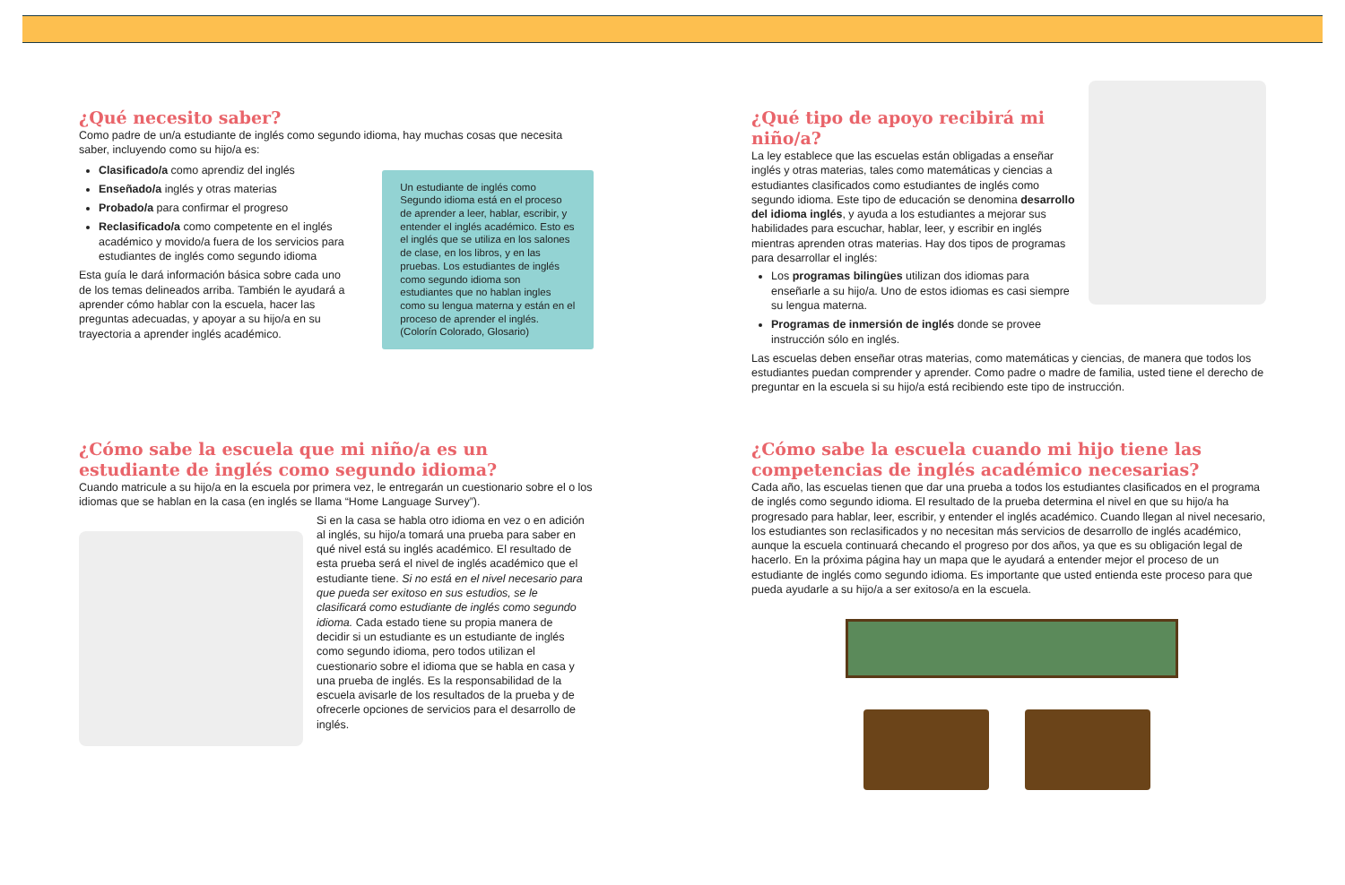¿Qué necesito saber?
Como padre de un/a estudiante de inglés como segundo idioma, hay muchas cosas que necesita saber, incluyendo como su hijo/a es:
Clasificado/a como aprendiz del inglés
Enseñado/a inglés y otras materias
Probado/a para confirmar el progreso
Reclasificado/a como competente en el inglés académico y movido/a fuera de los servicios para estudiantes de inglés como segundo idioma
Esta guía le dará información básica sobre cada uno de los temas delineados arriba. También le ayudará a aprender cómo hablar con la escuela, hacer las preguntas adecuadas, y apoyar a su hijo/a en su trayectoria a aprender inglés académico.
Un estudiante de inglés como Segundo idioma está en el proceso de aprender a leer, hablar, escribir, y entender el inglés académico. Esto es el inglés que se utiliza en los salones de clase, en los libros, y en las pruebas. Los estudiantes de inglés como segundo idioma son estudiantes que no hablan ingles como su lengua materna y están en el proceso de aprender el inglés. (Colorín Colorado, Glosario)
¿Qué tipo de apoyo recibirá mi niño/a?
La ley establece que las escuelas están obligadas a enseñar inglés y otras materias, tales como matemáticas y ciencias a estudiantes clasificados como estudiantes de inglés como segundo idioma. Este tipo de educación se denomina desarrollo del idioma inglés, y ayuda a los estudiantes a mejorar sus habilidades para escuchar, hablar, leer, y escribir en inglés mientras aprenden otras materias. Hay dos tipos de programas para desarrollar el inglés:
Los programas bilingües utilizan dos idiomas para enseñarle a su hijo/a. Uno de estos idiomas es casi siempre su lengua materna.
Programas de inmersión de inglés donde se provee instrucción sólo en inglés.
Las escuelas deben enseñar otras materias, como matemáticas y ciencias, de manera que todos los estudiantes puedan comprender y aprender. Como padre o madre de familia, usted tiene el derecho de preguntar en la escuela si su hijo/a está recibiendo este tipo de instrucción.
¿Cómo sabe la escuela que mi niño/a es un estudiante de inglés como segundo idioma?
Cuando matricule a su hijo/a en la escuela por primera vez, le entregarán un cuestionario sobre el o los idiomas que se hablan en la casa (en inglés se llama “Home Language Survey”).
Si en la casa se habla otro idioma en vez o en adición al inglés, su hijo/a tomará una prueba para saber en qué nivel está su inglés académico. El resultado de esta prueba será el nivel de inglés académico que el estudiante tiene. Si no está en el nivel necesario para que pueda ser exitoso en sus estudios, se le clasificará como estudiante de inglés como segundo idioma. Cada estado tiene su propia manera de decidir si un estudiante es un estudiante de inglés como segundo idioma, pero todos utilizan el cuestionario sobre el idioma que se habla en casa y una prueba de inglés. Es la responsabilidad de la escuela avisarle de los resultados de la prueba y de ofrecerle opciones de servicios para el desarrollo de inglés.
¿Cómo sabe la escuela cuando mi hijo tiene las competencias de inglés académico necesarias?
Cada año, las escuelas tienen que dar una prueba a todos los estudiantes clasificados en el programa de inglés como segundo idioma. El resultado de la prueba determina el nivel en que su hijo/a ha progresado para hablar, leer, escribir, y entender el inglés académico. Cuando llegan al nivel necesario, los estudiantes son reclasificados y no necesitan más servicios de desarrollo de inglés académico, aunque la escuela continuará checando el progreso por dos años, ya que es su obligación legal de hacerlo. En la próxima página hay un mapa que le ayudará a entender mejor el proceso de un estudiante de inglés como segundo idioma. Es importante que usted entienda este proceso para que pueda ayudarle a su hijo/a a ser exitoso/a en la escuela.